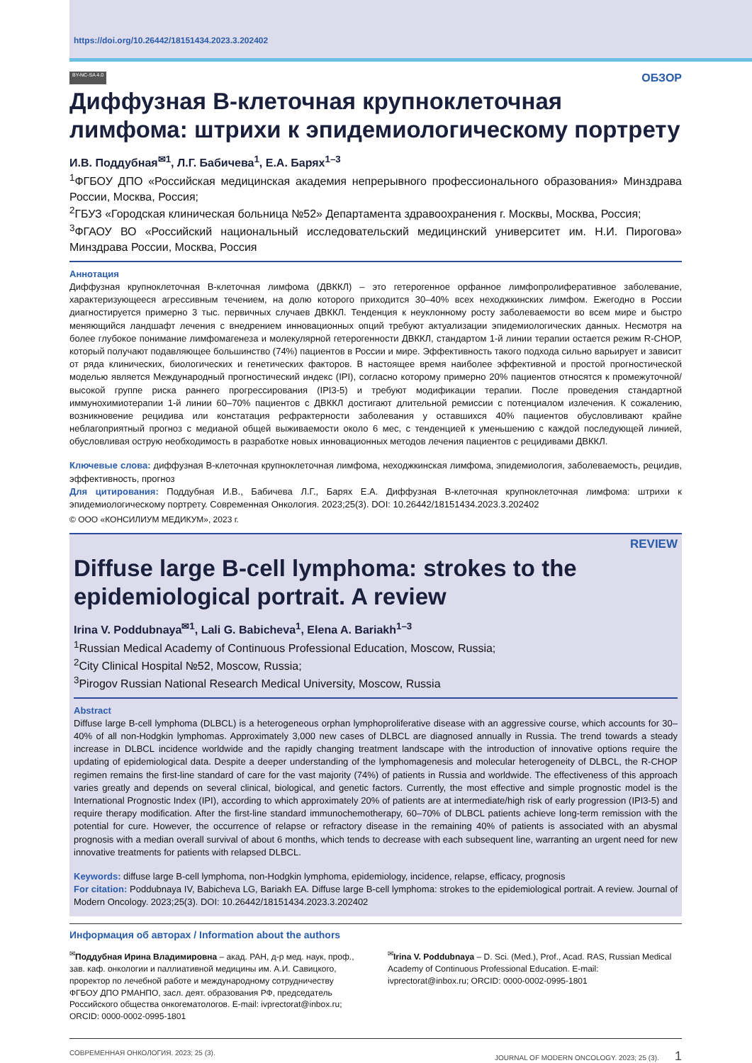https://doi.org/10.26442/18151434.2023.3.202402
BY-NC-SA 4.0 ОБЗОР
Диффузная В-клеточная крупноклеточная лимфома: штрихи к эпидемиологическому портрету
И.В. Поддубная<sup>✉1</sup>, Л.Г. Бабичева<sup>1</sup>, Е.А. Барях<sup>1–3</sup>
<sup>1</sup> ФГБОУ ДПО «Российская медицинская академия непрерывного профессионального образования» Минздрава России, Москва, Россия;
<sup>2</sup> ГБУЗ «Городская клиническая больница №52» Департамента здравоохранения г. Москвы, Москва, Россия;
<sup>3</sup> ФГАОУ ВО «Российский национальный исследовательский медицинский университет им. Н.И. Пирогова» Минздрава России, Москва, Россия
Аннотация
Диффузная крупноклеточная В-клеточная лимфома (ДВККЛ) – это гетерогенное орфанное лимфопролиферативное заболевание, характеризующееся агрессивным течением, на долю которого приходится 30–40% всех неходжкинских лимфом. Ежегодно в России диагностируется примерно 3 тыс. первичных случаев ДВККЛ. Тенденция к неуклонному росту заболеваемости во всем мире и быстро меняющийся ландшафт лечения с внедрением инновационных опций требуют актуализации эпидемиологических данных. Несмотря на более глубокое понимание лимфомагенеза и молекулярной гетерогенности ДВККЛ, стандартом 1-й линии терапии остается режим R-CHOP, который получают подавляющее большинство (74%) пациентов в России и мире. Эффективность такого подхода сильно варьирует и зависит от ряда клинических, биологических и генетических факторов. В настоящее время наиболее эффективной и простой прогностической моделью является Международный прогностический индекс (IPI), согласно которому примерно 20% пациентов относятся к промежуточной/высокой группе риска раннего прогрессирования (IPI3-5) и требуют модификации терапии. После проведения стандартной иммунохимиотерапии 1-й линии 60–70% пациентов с ДВККЛ достигают длительной ремиссии с потенциалом излечения. К сожалению, возникновение рецидива или констатация рефрактерности заболевания у оставшихся 40% пациентов обусловливают крайне неблагоприятный прогноз с медианой общей выживаемости около 6 мес, с тенденцией к уменьшению с каждой последующей линией, обусловливая острую необходимость в разработке новых инновационных методов лечения пациентов с рецидивами ДВККЛ.
Ключевые слова: диффузная В-клеточная крупноклеточная лимфома, неходжкинская лимфома, эпидемиология, заболеваемость, рецидив, эффективность, прогноз
Для цитирования: Поддубная И.В., Бабичева Л.Г., Барях Е.А. Диффузная В-клеточная крупноклеточная лимфома: штрихи к эпидемиологическому портрету. Современная Онкология. 2023;25(3). DOI: 10.26442/18151434.2023.3.202402
© ООО «КОНСИЛИУМ МЕДИКУМ», 2023 г.
REVIEW
Diffuse large B-cell lymphoma: strokes to the epidemiological portrait. A review
Irina V. Poddubnaya<sup>✉1</sup>, Lali G. Babicheva<sup>1</sup>, Elena A. Bariakh<sup>1–3</sup>
<sup>1</sup> Russian Medical Academy of Continuous Professional Education, Moscow, Russia;
<sup>2</sup> City Clinical Hospital №52, Moscow, Russia;
<sup>3</sup> Pirogov Russian National Research Medical University, Moscow, Russia
Abstract
Diffuse large B-cell lymphoma (DLBCL) is a heterogeneous orphan lymphoproliferative disease with an aggressive course, which accounts for 30–40% of all non-Hodgkin lymphomas. Approximately 3,000 new cases of DLBCL are diagnosed annually in Russia. The trend towards a steady increase in DLBCL incidence worldwide and the rapidly changing treatment landscape with the introduction of innovative options require the updating of epidemiological data. Despite a deeper understanding of the lymphomagenesis and molecular heterogeneity of DLBCL, the R-CHOP regimen remains the first-line standard of care for the vast majority (74%) of patients in Russia and worldwide. The effectiveness of this approach varies greatly and depends on several clinical, biological, and genetic factors. Currently, the most effective and simple prognostic model is the International Prognostic Index (IPI), according to which approximately 20% of patients are at intermediate/high risk of early progression (IPI3-5) and require therapy modification. After the first-line standard immunochemotherapy, 60–70% of DLBCL patients achieve long-term remission with the potential for cure. However, the occurrence of relapse or refractory disease in the remaining 40% of patients is associated with an abysmal prognosis with a median overall survival of about 6 months, which tends to decrease with each subsequent line, warranting an urgent need for new innovative treatments for patients with relapsed DLBCL.
Keywords: diffuse large B-cell lymphoma, non-Hodgkin lymphoma, epidemiology, incidence, relapse, efficacy, prognosis
For citation: Poddubnaya IV, Babicheva LG, Bariakh EA. Diffuse large B-cell lymphoma: strokes to the epidemiological portrait. A review. Journal of Modern Oncology. 2023;25(3). DOI: 10.26442/18151434.2023.3.202402
Информация об авторах / Information about the authors
<sup>✉</sup>Поддубная Ирина Владимировна – акад. РАН, д-р мед. наук, проф., зав. каф. онкологии и паллиативной медицины им. А.И. Савицкого, проректор по лечебной работе и международному сотрудничеству ФГБОУ ДПО РМАНПО, засл. деят. образования РФ, председатель Российского общества онкогематологов. E-mail: ivprectorat@inbox.ru; ORCID: 0000-0002-0995-1801
<sup>✉</sup>Irina V. Poddubnaya – D. Sci. (Med.), Prof., Acad. RAS, Russian Medical Academy of Continuous Professional Education. E-mail: ivprectorat@inbox.ru; ORCID: 0000-0002-0995-1801
СОВРЕМЕННАЯ ОНКОЛОГИЯ. 2023; 25 (3). JOURNAL OF MODERN ONCOLOGY. 2023; 25 (3). 1